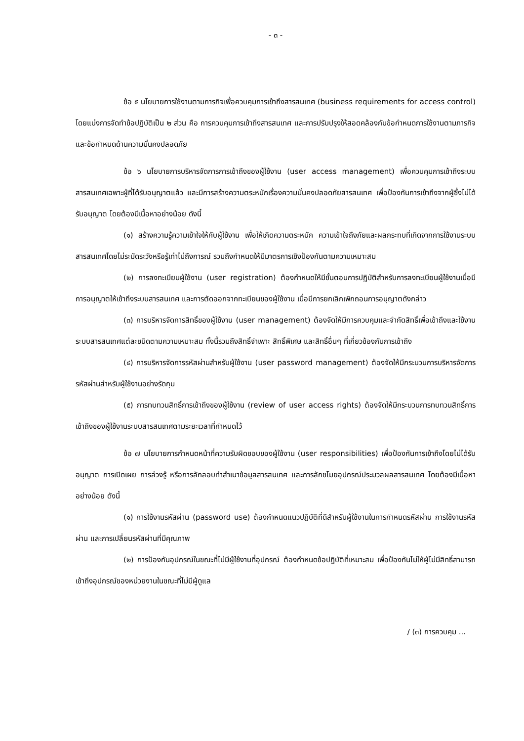- ๓ -
ข้อ ๕ นโยบายการใช้งานตามภารกิจเพื่อควบคุมการเข้าถึงสารสนเทศ (business requirements for access control) โดยแบ่งการจัดทำข้อปฏิบัติเป็น ๒ ส่วน คือ การควบคุมการเข้าถึงสารสนเทศ และการปรับปรุงให้สอดคล้องกับข้อกำหนดการใช้งานตามภารกิจและข้อกำหนดด้านความมั่นคงปลอดภัย
ข้อ ๖ นโยบายการบริหารจัดการการเข้าถึงของผู้ใช้งาน (user access management) เพื่อควบคุมการเข้าถึงระบบสารสนเทศเฉพาะผู้ที่ได้รับอนุญาตแล้ว และมีการสร้างความตระหนักเรื่องความมั่นคงปลอดภัยสารสนเทศ เพื่อป้องกันการเข้าถึงจากผู้ซึ่งไม่ได้รับอนุญาต โดยต้องมีเนื้อหาอย่างน้อย ดังนี้
(๑) สร้างความรู้ความเข้าใจให้กับผู้ใช้งาน เพื่อให้เกิดความตระหนัก ความเข้าใจถึงภัยและผลกระทบที่เกิดจากการใช้งานระบบสารสนเทศโดยไม่ระมัดระวังหรือรู้เท่าไม่ถึงการณ์ รวมถึงกำหนดให้มีมาตรการเชิงป้องกันตามความเหมาะสม
(๒) การลงทะเบียนผู้ใช้งาน (user registration) ต้องกำหนดให้มีขั้นตอนการปฏิบัติสำหรับการลงทะเบียนผู้ใช้งานเมื่อมีการอนุญาตให้เข้าถึงระบบสารสนเทศ และการตัดออกจากทะเบียนของผู้ใช้งาน เมื่อมีการยกเลิกเพิกถอนการอนุญาตดังกล่าว
(๓) การบริหารจัดการสิทธิ์ของผู้ใช้งาน (user management) ต้องจัดให้มีการควบคุมและจำกัดสิทธิ์เพื่อเข้าถึงและใช้งานระบบสารสนเทศแต่ละชนิดตามความเหมาะสม ทั้งนี้รวมถึงสิทธิ์จำเพาะ สิทธิ์พิเศษ และสิทธิ์อื่นๆ ที่เกี่ยวข้องกับการเข้าถึง
(๔) การบริหารจัดการรหัสผ่านสำหรับผู้ใช้งาน (user password management) ต้องจัดให้มีกระบวนการบริหารจัดการรหัสผ่านสำหรับผู้ใช้งานอย่างรัดกุม
(๕) การทบทวนสิทธิ์การเข้าถึงของผู้ใช้งาน (review of user access rights) ต้องจัดให้มีกระบวนการทบทวนสิทธิ์การเข้าถึงของผู้ใช้งานระบบสารสนเทศตามระยะเวลาที่กำหนดไว้
ข้อ ๗ นโยบายการกำหนดหน้าที่ความรับผิดชอบของผู้ใช้งาน (user responsibilities) เพื่อป้องกันการเข้าถึงโดยไม่ได้รับอนุญาต การเปิดเผย การล่วงรู้ หรือการลักลอบทำสำเนาข้อมูลสารสนเทศ และการลักขโมยอุปกรณ์ประมวลผลสารสนเทศ โดยต้องมีเนื้อหาอย่างน้อย ดังนี้
(๑) การใช้งานรหัสผ่าน (password use) ต้องกำหนดแนวปฏิบัติที่ดีสำหรับผู้ใช้งานในการกำหนดรหัสผ่าน การใช้งานรหัสผ่าน และการเปลี่ยนรหัสผ่านที่มีคุณภาพ
(๒) การป้องกันอุปกรณ์ในขณะที่ไม่มีผู้ใช้งานที่อุปกรณ์ ต้องกำหนดข้อปฏิบัติที่เหมาะสม เพื่อป้องกันไม่ให้ผู้ไม่มีสิทธิ์สามารถเข้าถึงอุปกรณ์ของหน่วยงานในขณะที่ไม่มีผู้ดูแล
/ (๓) การควบคุม ...